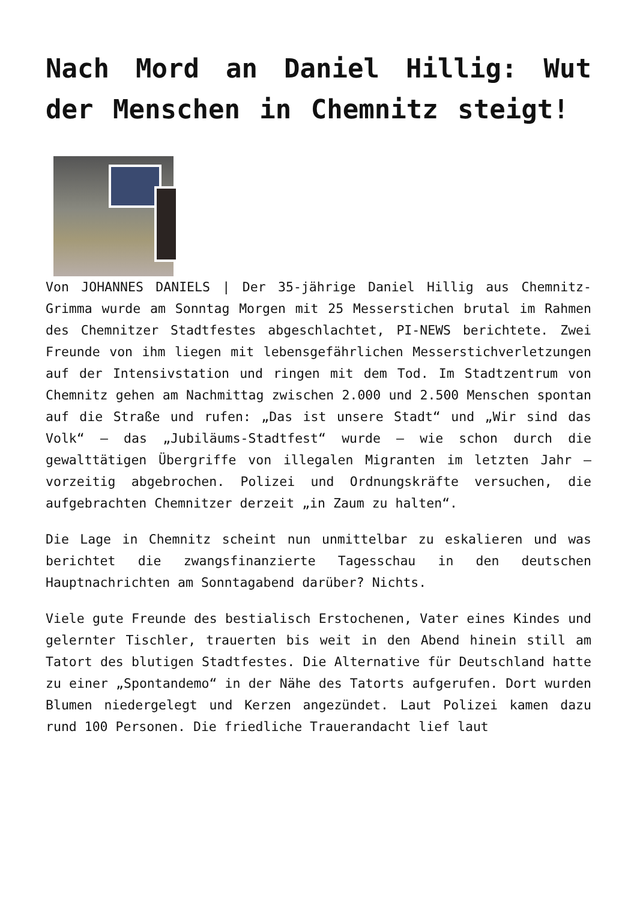Nach Mord an Daniel Hillig: Wut der Menschen in Chemnitz steigt!
Von JOHANNES DANIELS | Der 35-jährige Daniel Hillig aus Chemnitz-Grimma wurde am Sonntag Morgen mit 25 Messerstichen brutal im Rahmen des Chemnitzer Stadtfestes abgeschlachtet, PI-NEWS berichtete. Zwei Freunde von ihm liegen mit lebensgefährlichen Messerstichverletzungen auf der Intensivstation und ringen mit dem Tod. Im Stadtzentrum von Chemnitz gehen am Nachmittag zwischen 2.000 und 2.500 Menschen spontan auf die Straße und rufen: „Das ist unsere Stadt“ und „Wir sind das Volk“ – das „Jubiläums-Stadtfest“ wurde – wie schon durch die gewalttätigen Übergriffe von illegalen Migranten im letzten Jahr – vorzeitig abgebrochen. Polizei und Ordnungskräfte versuchen, die aufgebrachten Chemnitzer derzeit „in Zaum zu halten“.
Die Lage in Chemnitz scheint nun unmittelbar zu eskalieren und was berichtet die zwangsfinanzierte Tagesschau in den deutschen Hauptnachrichten am Sonntagabend darüber? Nichts.
Viele gute Freunde des bestialisch Erstochenen, Vater eines Kindes und gelernter Tischler, trauerten bis weit in den Abend hinein still am Tatort des blutigen Stadtfestes. Die Alternative für Deutschland hatte zu einer „Spontandemo“ in der Nähe des Tatorts aufgerufen. Dort wurden Blumen niedergelegt und Kerzen angezündet. Laut Polizei kamen dazu rund 100 Personen. Die friedliche Trauerandacht lief laut